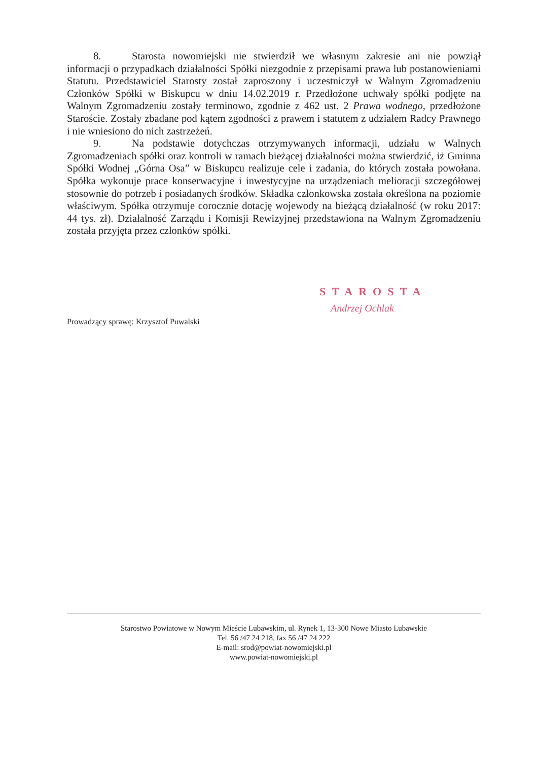8. Starosta nowomiejski nie stwierdził we własnym zakresie ani nie powziął informacji o przypadkach działalności Spółki niezgodnie z przepisami prawa lub postanowieniami Statutu. Przedstawiciel Starosty został zaproszony i uczestniczył w Walnym Zgromadzeniu Członków Spółki w Biskupcu w dniu 14.02.2019 r. Przedłożone uchwały spółki podjęte na Walnym Zgromadzeniu zostały terminowo, zgodnie z 462 ust. 2 Prawa wodnego, przedłożone Staroście. Zostały zbadane pod kątem zgodności z prawem i statutem z udziałem Radcy Prawnego i nie wniesiono do nich zastrzeżeń.
9. Na podstawie dotychczas otrzymywanych informacji, udziału w Walnych Zgromadzeniach spółki oraz kontroli w ramach bieżącej działalności można stwierdzić, iż Gminna Spółki Wodnej „Górna Osa” w Biskupcu realizuje cele i zadania, do których została powołana. Spółka wykonuje prace konserwacyjne i inwestycyjne na urządzeniach melioracji szczegółowej stosownie do potrzeb i posiadanych środków. Składka członkowska została określona na poziomie właściwym. Spółka otrzymuje corocznie dotację wojewody na bieżącą działalność (w roku 2017: 44 tys. zł). Działalność Zarządu i Komisji Rewizyjnej przedstawiona na Walnym Zgromadzeniu została przyjęta przez członków spółki.
STAROSTA
Andrzej Ochlak
Prowadzący sprawę: Krzysztof Puwalski
Starostwo Powiatowe w Nowym Mieście Lubawskim, ul. Rynek 1, 13-300 Nowe Miasto Lubawskie
Tel. 56 /47 24 218, fax 56 /47 24 222
E-mail: srod@powiat-nowomiejski.pl
www.powiat-nowomiejski.pl